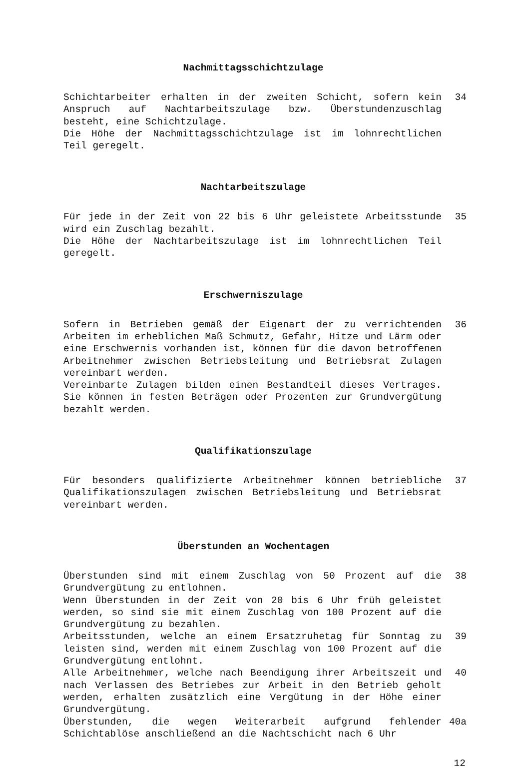Nachmittagsschichtzulage
Schichtarbeiter erhalten in der zweiten Schicht, sofern kein Anspruch auf Nachtarbeitszulage bzw. Überstundenzuschlag besteht, eine Schichtzulage.
Die Höhe der Nachmittagsschichtzulage ist im lohnrechtlichen Teil geregelt.
34
Nachtarbeitszulage
Für jede in der Zeit von 22 bis 6 Uhr geleistete Arbeitsstunde wird ein Zuschlag bezahlt.
Die Höhe der Nachtarbeitszulage ist im lohnrechtlichen Teil geregelt.
35
Erschwerniszulage
Sofern in Betrieben gemäß der Eigenart der zu verrichtenden Arbeiten im erheblichen Maß Schmutz, Gefahr, Hitze und Lärm oder eine Erschwernis vorhanden ist, können für die davon betroffenen Arbeitnehmer zwischen Betriebsleitung und Betriebsrat Zulagen vereinbart werden.
Vereinbarte Zulagen bilden einen Bestandteil dieses Vertrages. Sie können in festen Beträgen oder Prozenten zur Grundvergütung bezahlt werden.
36
Qualifikationszulage
Für besonders qualifizierte Arbeitnehmer können betriebliche Qualifikationszulagen zwischen Betriebsleitung und Betriebsrat vereinbart werden.
37
Überstunden an Wochentagen
Überstunden sind mit einem Zuschlag von 50 Prozent auf die Grundvergütung zu entlohnen.
Wenn Überstunden in der Zeit von 20 bis 6 Uhr früh geleistet werden, so sind sie mit einem Zuschlag von 100 Prozent auf die Grundvergütung zu bezahlen.
38
Arbeitsstunden, welche an einem Ersatzruhetag für Sonntag zu leisten sind, werden mit einem Zuschlag von 100 Prozent auf die Grundvergütung entlohnt.
39
Alle Arbeitnehmer, welche nach Beendigung ihrer Arbeitszeit und nach Verlassen des Betriebes zur Arbeit in den Betrieb geholt werden, erhalten zusätzlich eine Vergütung in der Höhe einer Grundvergütung.
40
Überstunden, die wegen Weiterarbeit aufgrund fehlender Schichtablöse anschließend an die Nachtschicht nach 6 Uhr
40a
12